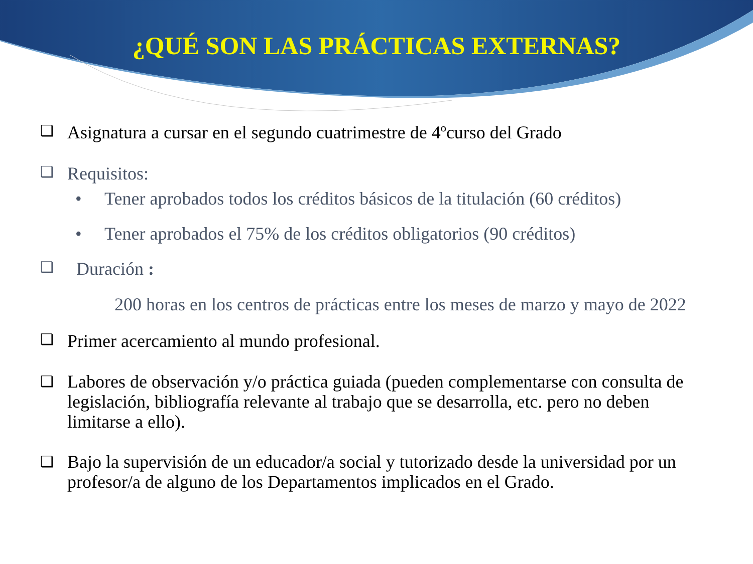¿QUÉ SON LAS PRÁCTICAS EXTERNAS?
❑ Asignatura a cursar en el segundo cuatrimestre de 4ºcurso del Grado
❑ Requisitos:
• Tener aprobados todos los créditos básicos de la titulación (60 créditos)
• Tener aprobados el 75% de los créditos obligatorios (90 créditos)
❑ Duración :
200 horas en los centros de prácticas entre los meses de marzo y mayo de 2022
❑ Primer acercamiento al mundo profesional.
❑ Labores de observación y/o práctica guiada (pueden complementarse con consulta de legislación, bibliografía relevante al trabajo que se desarrolla, etc. pero no deben limitarse a ello).
❑ Bajo la supervisión de un educador/a social y tutorizado desde la universidad por un profesor/a de alguno de los Departamentos implicados en el Grado.